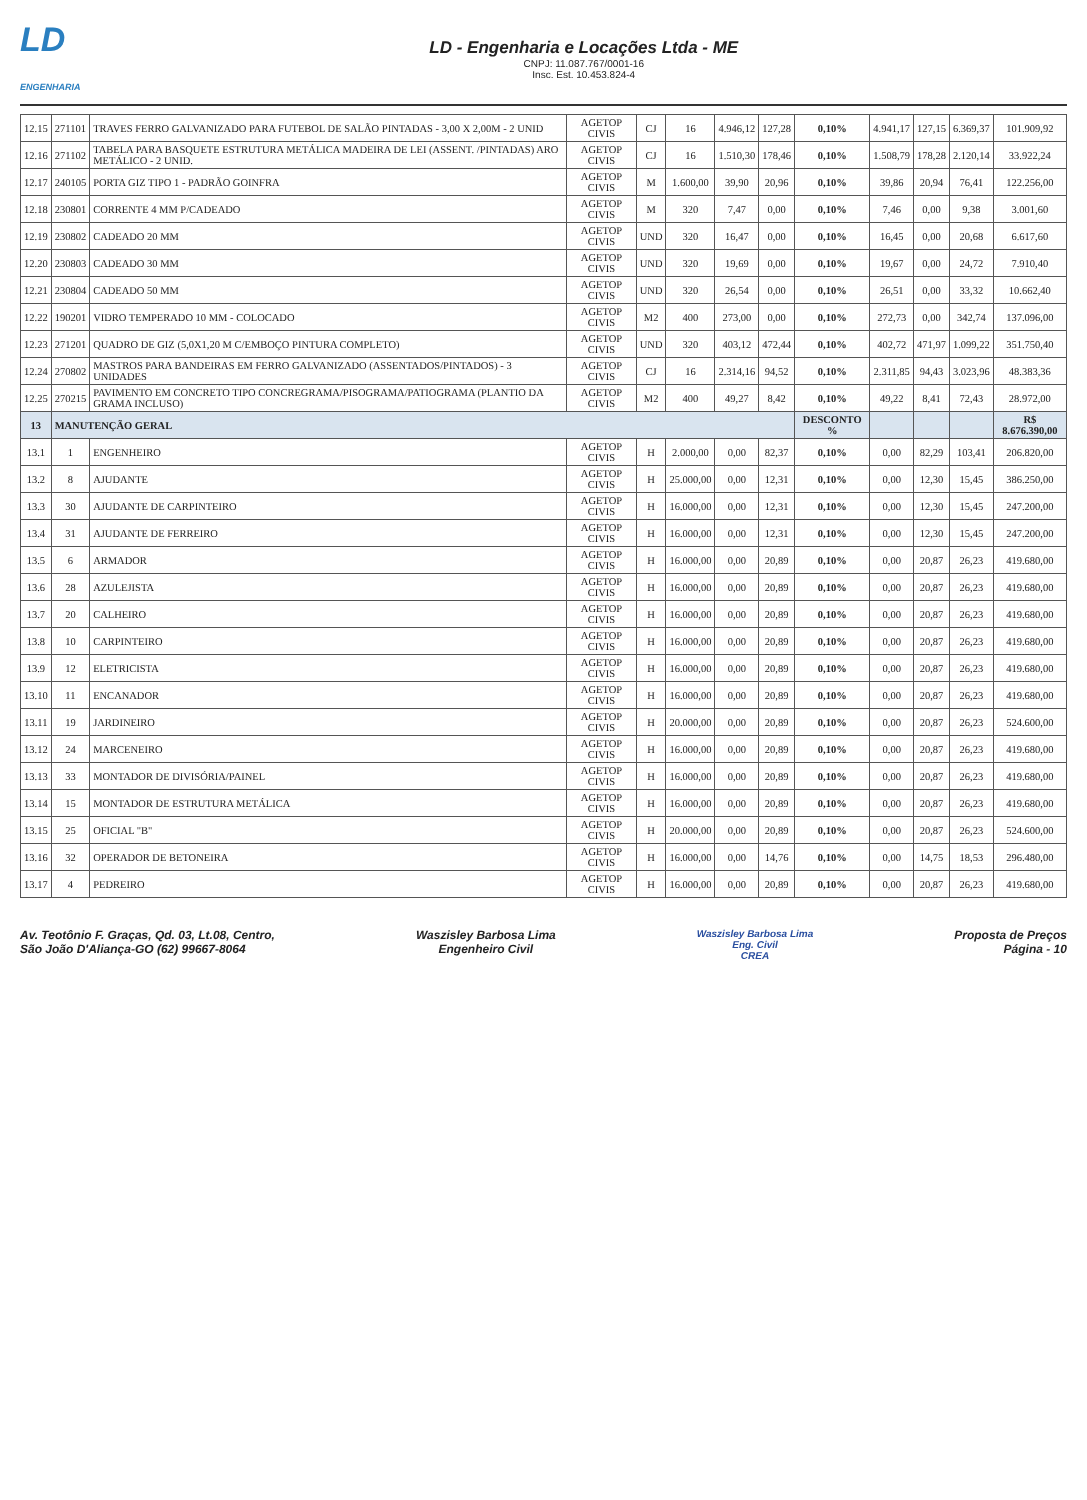LD
ENGENHARIA
LD - Engenharia e Locações Ltda - ME
CNPJ: 11.087.767/0001-16
Insc. Est. 10.453.824-4
| 12.15 | 271101 | TRAVES FERRO GALVANIZADO PARA FUTEBOL DE SALÃO PINTADAS - 3,00 X 2,00M - 2 UNID | AGETOP CIVIS | CJ | 16 | 4.946,12 | 127,28 | 0,10% | 4.941,17 | 127,15 | 6.369,37 | 101.909,92 |
| 12.16 | 271102 | TABELA PARA BASQUETE ESTRUTURA METÁLICA MADEIRA DE LEI (ASSENT. /PINTADAS) ARO METÁLICO - 2 UNID. | AGETOP CIVIS | CJ | 16 | 1.510,30 | 178,46 | 0,10% | 1.508,79 | 178,28 | 2.120,14 | 33.922,24 |
| 12.17 | 240105 | PORTA GIZ TIPO 1 - PADRÃO GOINFRA | AGETOP CIVIS | M | 1.600,00 | 39,90 | 20,96 | 0,10% | 39,86 | 20,94 | 76,41 | 122.256,00 |
| 12.18 | 230801 | CORRENTE 4 MM P/CADEADO | AGETOP CIVIS | M | 320 | 7,47 | 0,00 | 0,10% | 7,46 | 0,00 | 9,38 | 3.001,60 |
| 12.19 | 230802 | CADEADO 20 MM | AGETOP CIVIS | UND | 320 | 16,47 | 0,00 | 0,10% | 16,45 | 0,00 | 20,68 | 6.617,60 |
| 12.20 | 230803 | CADEADO 30 MM | AGETOP CIVIS | UND | 320 | 19,69 | 0,00 | 0,10% | 19,67 | 0,00 | 24,72 | 7.910,40 |
| 12.21 | 230804 | CADEADO 50 MM | AGETOP CIVIS | UND | 320 | 26,54 | 0,00 | 0,10% | 26,51 | 0,00 | 33,32 | 10.662,40 |
| 12.22 | 190201 | VIDRO TEMPERADO 10 MM - COLOCADO | AGETOP CIVIS | M2 | 400 | 273,00 | 0,00 | 0,10% | 272,73 | 0,00 | 342,74 | 137.096,00 |
| 12.23 | 271201 | QUADRO DE GIZ (5,0X1,20 M C/EMBOÇO PINTURA COMPLETO) | AGETOP CIVIS | UND | 320 | 403,12 | 472,44 | 0,10% | 402,72 | 471,97 | 1.099,22 | 351.750,40 |
| 12.24 | 270802 | MASTROS PARA BANDEIRAS EM FERRO GALVANIZADO (ASSENTADOS/PINTADOS) - 3 UNIDADES | AGETOP CIVIS | CJ | 16 | 2.314,16 | 94,52 | 0,10% | 2.311,85 | 94,43 | 3.023,96 | 48.383,36 |
| 12.25 | 270215 | PAVIMENTO EM CONCRETO TIPO CONCREGRAMA/PISOGRAMA/PATIOGRAMA (PLANTIO DA GRAMA INCLUSO) | AGETOP CIVIS | M2 | 400 | 49,27 | 8,42 | 0,10% | 49,22 | 8,41 | 72,43 | 28.972,00 |
| 13 | MANUTENÇÃO GERAL | | | | | | | DESCONTO % | | | | R$ 8.676.390,00 |
| 13.1 | 1 | ENGENHEIRO | AGETOP CIVIS | H | 2.000,00 | 0,00 | 82,37 | 0,10% | 0,00 | 82,29 | 103,41 | 206.820,00 |
| 13.2 | 8 | AJUDANTE | AGETOP CIVIS | H | 25.000,00 | 0,00 | 12,31 | 0,10% | 0,00 | 12,30 | 15,45 | 386.250,00 |
| 13.3 | 30 | AJUDANTE DE CARPINTEIRO | AGETOP CIVIS | H | 16.000,00 | 0,00 | 12,31 | 0,10% | 0,00 | 12,30 | 15,45 | 247.200,00 |
| 13.4 | 31 | AJUDANTE DE FERREIRO | AGETOP CIVIS | H | 16.000,00 | 0,00 | 12,31 | 0,10% | 0,00 | 12,30 | 15,45 | 247.200,00 |
| 13.5 | 6 | ARMADOR | AGETOP CIVIS | H | 16.000,00 | 0,00 | 20,89 | 0,10% | 0,00 | 20,87 | 26,23 | 419.680,00 |
| 13.6 | 28 | AZULEJISTA | AGETOP CIVIS | H | 16.000,00 | 0,00 | 20,89 | 0,10% | 0,00 | 20,87 | 26,23 | 419.680,00 |
| 13.7 | 20 | CALHEIRO | AGETOP CIVIS | H | 16.000,00 | 0,00 | 20,89 | 0,10% | 0,00 | 20,87 | 26,23 | 419.680,00 |
| 13.8 | 10 | CARPINTEIRO | AGETOP CIVIS | H | 16.000,00 | 0,00 | 20,89 | 0,10% | 0,00 | 20,87 | 26,23 | 419.680,00 |
| 13.9 | 12 | ELETRICISTA | AGETOP CIVIS | H | 16.000,00 | 0,00 | 20,89 | 0,10% | 0,00 | 20,87 | 26,23 | 419.680,00 |
| 13.10 | 11 | ENCANADOR | AGETOP CIVIS | H | 16.000,00 | 0,00 | 20,89 | 0,10% | 0,00 | 20,87 | 26,23 | 419.680,00 |
| 13.11 | 19 | JARDINEIRO | AGETOP CIVIS | H | 20.000,00 | 0,00 | 20,89 | 0,10% | 0,00 | 20,87 | 26,23 | 524.600,00 |
| 13.12 | 24 | MARCENEIRO | AGETOP CIVIS | H | 16.000,00 | 0,00 | 20,89 | 0,10% | 0,00 | 20,87 | 26,23 | 419.680,00 |
| 13.13 | 33 | MONTADOR DE DIVISÓRIA/PAINEL | AGETOP CIVIS | H | 16.000,00 | 0,00 | 20,89 | 0,10% | 0,00 | 20,87 | 26,23 | 419.680,00 |
| 13.14 | 15 | MONTADOR DE ESTRUTURA METÁLICA | AGETOP CIVIS | H | 16.000,00 | 0,00 | 20,89 | 0,10% | 0,00 | 20,87 | 26,23 | 419.680,00 |
| 13.15 | 25 | OFICIAL "B" | AGETOP CIVIS | H | 20.000,00 | 0,00 | 20,89 | 0,10% | 0,00 | 20,87 | 26,23 | 524.600,00 |
| 13.16 | 32 | OPERADOR DE BETONEIRA | AGETOP CIVIS | H | 16.000,00 | 0,00 | 14,76 | 0,10% | 0,00 | 14,75 | 18,53 | 296.480,00 |
| 13.17 | 4 | PEDREIRO | AGETOP CIVIS | H | 16.000,00 | 0,00 | 20,89 | 0,10% | 0,00 | 20,87 | 26,23 | 419.680,00 |
Av. Teotônio F. Graças, Qd. 03, Lt.08, Centro,
São João D'Aliança-GO (62) 99667-8064
Waszisley Barbosa Lima
Engenheiro Civil
Waszisley Barbosa Lima
Eng. Civil
CREA
Proposta de Preços
Página - 10